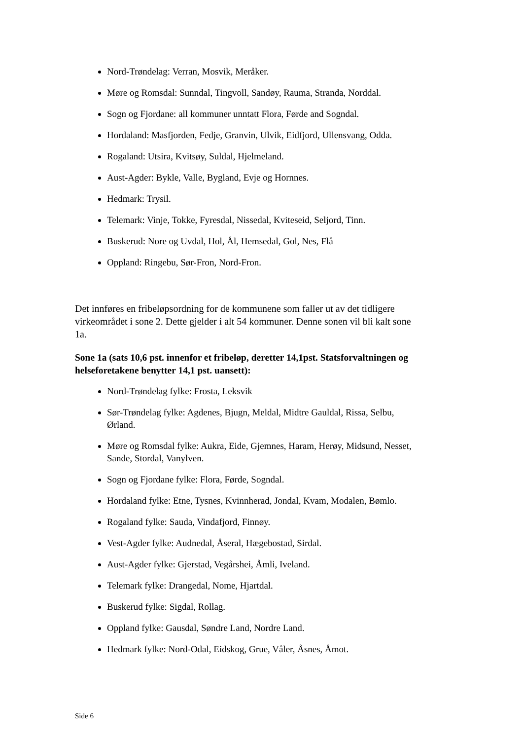Nord-Trøndelag: Verran, Mosvik, Meråker.
Møre og Romsdal: Sunndal, Tingvoll, Sandøy, Rauma, Stranda, Norddal.
Sogn og Fjordane: all kommuner unntatt Flora, Førde and Sogndal.
Hordaland: Masfjorden, Fedje, Granvin, Ulvik, Eidfjord, Ullensvang, Odda.
Rogaland: Utsira, Kvitsøy, Suldal, Hjelmeland.
Aust-Agder: Bykle, Valle, Bygland, Evje og Hornnes.
Hedmark: Trysil.
Telemark: Vinje, Tokke, Fyresdal, Nissedal, Kviteseid, Seljord, Tinn.
Buskerud: Nore og Uvdal, Hol, Ål, Hemsedal, Gol, Nes, Flå
Oppland: Ringebu, Sør-Fron, Nord-Fron.
Det innføres en fribeløpsordning for de kommunene som faller ut av det tidligere virkeområdet i sone 2. Dette gjelder i alt 54 kommuner. Denne sonen vil bli kalt sone 1a.
Sone 1a (sats 10,6 pst. innenfor et fribeløp, deretter 14,1pst. Statsforvaltningen og helseforetakene benytter 14,1 pst. uansett):
Nord-Trøndelag fylke: Frosta, Leksvik
Sør-Trøndelag fylke: Agdenes, Bjugn, Meldal, Midtre Gauldal, Rissa, Selbu, Ørland.
Møre og Romsdal fylke: Aukra, Eide, Gjemnes, Haram, Herøy, Midsund, Nesset, Sande, Stordal, Vanylven.
Sogn og Fjordane fylke: Flora, Førde, Sogndal.
Hordaland fylke: Etne, Tysnes, Kvinnherad, Jondal, Kvam, Modalen, Bømlo.
Rogaland fylke: Sauda, Vindafjord, Finnøy.
Vest-Agder fylke: Audnedal, Åseral, Hægebostad, Sirdal.
Aust-Agder fylke: Gjerstad, Vegårshei, Åmli, Iveland.
Telemark fylke: Drangedal, Nome, Hjartdal.
Buskerud fylke: Sigdal, Rollag.
Oppland fylke: Gausdal, Søndre Land, Nordre Land.
Hedmark fylke: Nord-Odal, Eidskog, Grue, Våler, Åsnes, Åmot.
Side 6